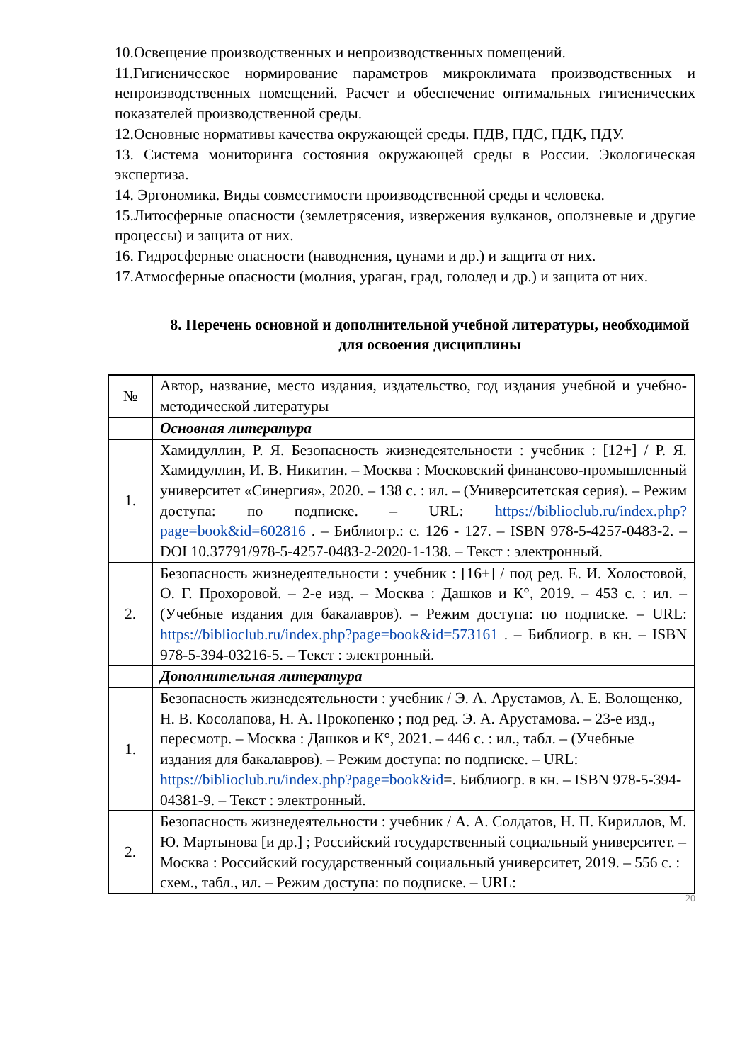10.Освещение производственных и непроизводственных помещений.
11.Гигиеническое нормирование параметров микроклимата производственных и непроизводственных помещений. Расчет и обеспечение оптимальных гигиенических показателей производственной среды.
12.Основные нормативы качества окружающей среды. ПДВ, ПДС, ПДК, ПДУ.
13. Система мониторинга состояния окружающей среды в России. Экологическая экспертиза.
14. Эргономика. Виды совместимости производственной среды и человека.
15.Литосферные опасности (землетрясения, извержения вулканов, оползневые и другие процессы) и защита от них.
16. Гидросферные опасности (наводнения, цунами и др.) и защита от них.
17.Атмосферные опасности (молния, ураган, град, гололед и др.) и защита от них.
8. Перечень основной и дополнительной учебной литературы, необходимой для освоения дисциплины
| № | Автор, название, место издания, издательство, год издания учебной и учебно-методической литературы |
| | Основная литература |
| 1. | Хамидуллин, Р. Я. Безопасность жизнедеятельности : учебник : [12+] / Р. Я. Хамидуллин, И. В. Никитин. – Москва : Московский финансово-промышленный университет «Синергия», 2020. – 138 с. : ил. – (Университетская серия). – Режим доступа: по подписке. – URL: https://biblioclub.ru/index.php?page=book&id=602816 . – Библиогр.: с. 126 - 127. – ISBN 978-5-4257-0483-2. – DOI 10.37791/978-5-4257-0483-2-2020-1-138. – Текст : электронный. |
| 2. | Безопасность жизнедеятельности : учебник : [16+] / под ред. Е. И. Холостовой, О. Г. Прохоровой. – 2-е изд. – Москва : Дашков и К°, 2019. – 453 с. : ил. – (Учебные издания для бакалавров). – Режим доступа: по подписке. – URL: https://biblioclub.ru/index.php?page=book&id=573161 . – Библиогр. в кн. – ISBN 978-5-394-03216-5. – Текст : электронный. |
| | Дополнительная литература |
| 1. | Безопасность жизнедеятельности : учебник / Э. А. Арустамов, А. Е. Волощенко, Н. В. Косолапова, Н. А. Прокопенко ; под ред. Э. А. Арустамова. – 23-е изд., пересмотр. – Москва : Дашков и К°, 2021. – 446 с. : ил., табл. – (Учебные издания для бакалавров). – Режим доступа: по подписке. – URL: https://biblioclub.ru/index.php?page=book&id =. Библиогр. в кн. – ISBN 978-5-394-04381-9. – Текст : электронный. |
| 2. | Безопасность жизнедеятельности : учебник / А. А. Солдатов, Н. П. Кириллов, М. Ю. Мартынова [и др.] ; Российский государственный социальный университет. – Москва : Российский государственный социальный университет, 2019. – 556 с. : схем., табл., ил. – Режим доступа: по подписке. – URL: |
20